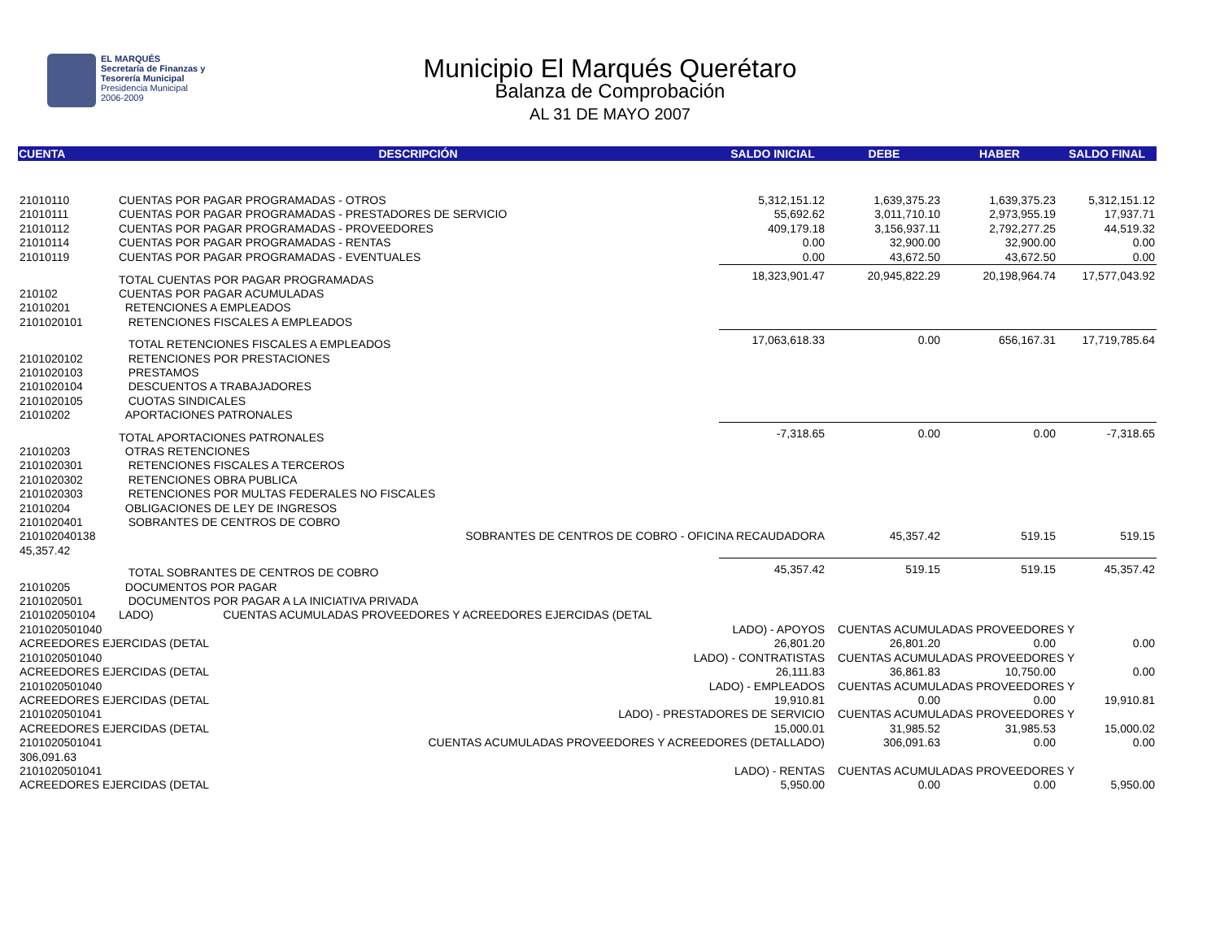EL MARQUÉS
Secretaría de Finanzas y
Tesorería Municipal
Presidencia Municipal
2006-2009
Municipio El Marqués Querétaro
Balanza de Comprobación
AL 31 DE MAYO 2007
| CUENTA | DESCRIPCIÓN | SALDO INICIAL | DEBE | HABER | SALDO FINAL |
| --- | --- | --- | --- | --- | --- |
| 21010110 | CUENTAS POR PAGAR PROGRAMADAS - OTROS | 5,312,151.12 | 1,639,375.23 | 1,639,375.23 | 5,312,151.12 |
| 21010111 | CUENTAS POR PAGAR PROGRAMADAS - PRESTADORES DE SERVICIO | 55,692.62 | 3,011,710.10 | 2,973,955.19 | 17,937.71 |
| 21010112 | CUENTAS POR PAGAR PROGRAMADAS - PROVEEDORES | 409,179.18 | 3,156,937.11 | 2,792,277.25 | 44,519.32 |
| 21010114 | CUENTAS POR PAGAR PROGRAMADAS - RENTAS | 0.00 | 32,900.00 | 32,900.00 | 0.00 |
| 21010119 | CUENTAS POR PAGAR PROGRAMADAS - EVENTUALES | 0.00 | 43,672.50 | 43,672.50 | 0.00 |
| | TOTAL CUENTAS POR PAGAR PROGRAMADAS | 18,323,901.47 | 20,945,822.29 | 20,198,964.74 | 17,577,043.92 |
| 210102 | CUENTAS POR PAGAR ACUMULADAS | | | | |
| 21010201 | RETENCIONES A EMPLEADOS | | | | |
| 2101020101 | RETENCIONES FISCALES A EMPLEADOS | | | | |
| | TOTAL RETENCIONES FISCALES A EMPLEADOS | 17,063,618.33 | 0.00 | 656,167.31 | 17,719,785.64 |
| 2101020102 | RETENCIONES POR PRESTACIONES | | | | |
| 2101020103 | PRESTAMOS | | | | |
| 2101020104 | DESCUENTOS A TRABAJADORES | | | | |
| 2101020105 | CUOTAS SINDICALES | | | | |
| 21010202 | APORTACIONES PATRONALES | | | | |
| | TOTAL APORTACIONES PATRONALES | -7,318.65 | 0.00 | 0.00 | -7,318.65 |
| 21010203 | OTRAS RETENCIONES | | | | |
| 2101020301 | RETENCIONES FISCALES A TERCEROS | | | | |
| 2101020302 | RETENCIONES OBRA PUBLICA | | | | |
| 2101020303 | RETENCIONES POR MULTAS FEDERALES NO FISCALES | | | | |
| 21010204 | OBLIGACIONES DE LEY DE INGRESOS | | | | |
| 2101020401 | SOBRANTES DE CENTROS DE COBRO | | | | |
| 210102040138 45,357.42 | SOBRANTES DE CENTROS DE COBRO - OFICINA RECAUDADORA | | 45,357.42 | 519.15 | 519.15 |
| | TOTAL SOBRANTES DE CENTROS DE COBRO | 45,357.42 | 519.15 | 519.15 | 45,357.42 |
| 21010205 | DOCUMENTOS POR PAGAR | | | | |
| 2101020501 | DOCUMENTOS POR PAGAR A LA INICIATIVA PRIVADA | | | | |
| 210102050104 | LADO) CUENTAS ACUMULADAS PROVEEDORES Y ACREEDORES EJERCIDAS (DETAL | | | | |
| 2101020501040 | LADO) - APOYOS | | CUENTAS ACUMULADAS PROVEEDORES Y | | |
| ACREEDORES EJERCIDAS (DETAL | | 26,801.20 | 26,801.20 | 0.00 | 0.00 |
| 2101020501040 | LADO) - CONTRATISTAS | | CUENTAS ACUMULADAS PROVEEDORES Y | | |
| ACREEDORES EJERCIDAS (DETAL | | 26,111.83 | 36,861.83 | 10,750.00 | 0.00 |
| 2101020501040 | LADO) - EMPLEADOS | | CUENTAS ACUMULADAS PROVEEDORES Y | | |
| ACREEDORES EJERCIDAS (DETAL | | 19,910.81 | 0.00 | 0.00 | 19,910.81 |
| 2101020501041 | LADO) - PRESTADORES DE SERVICIO | | CUENTAS ACUMULADAS PROVEEDORES Y | | |
| ACREEDORES EJERCIDAS (DETAL | | 15,000.01 | 31,985.52 | 31,985.53 | 15,000.02 |
| 2101020501041 306,091.63 | CUENTAS ACUMULADAS PROVEEDORES Y ACREEDORES (DETALLADO) | | 306,091.63 | 0.00 | 0.00 |
| 2101020501041 | LADO) - RENTAS | | CUENTAS ACUMULADAS PROVEEDORES Y | | |
| ACREEDORES EJERCIDAS (DETAL | | 5,950.00 | 0.00 | 0.00 | 5,950.00 |